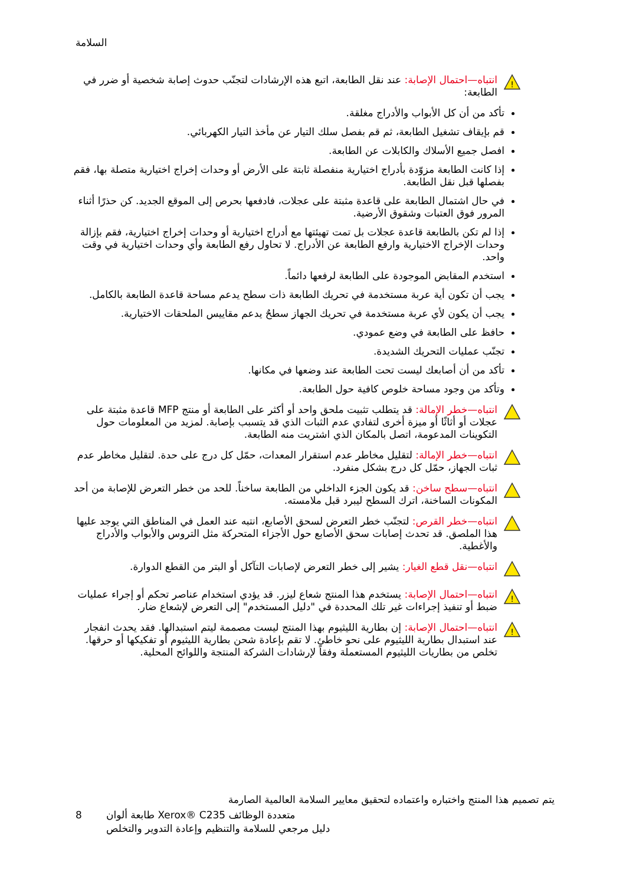السلامة
!
انتباه—احتمال الإصابة: عند نقل الطابعة، اتبع هذه الإرشادات لتجنّب حدوث إصابة شخصية أو ضرر في الطابعة:
تأكد من أن كل الأبواب والأدراج مغلقة.
قم بإيقاف تشغيل الطابعة، ثم قم بفصل سلك التيار عن مأخذ التيار الكهربائي.
افصل جميع الأسلاك والكابلات عن الطابعة.
إذا كانت الطابعة مزوّدة بأدراج اختيارية منفصلة ثابتة على الأرض أو وحدات إخراج اختيارية متصلة بها، فقم بفصلها قبل نقل الطابعة.
في حال اشتمال الطابعة على قاعدة مثبتة على عجلات، فادفعها بحرص إلى الموقع الجديد. كن حذرًا أثناء المرور فوق العتبات وشقوق الأرضية.
إذا لم تكن بالطابعة قاعدة عجلات بل تمت تهيئتها مع أدراج اختيارية أو وحدات إخراج اختيارية، فقم بإزالة وحدات الإخراج الاختيارية وارفع الطابعة عن الأدراج. لا تحاول رفع الطابعة وأي وحدات اختيارية في وقت واحد.
استخدم المقابض الموجودة على الطابعة لرفعها دائماً.
يجب أن تكون أية عربة مستخدمة في تحريك الطابعة ذات سطح يدعم مساحة قاعدة الطابعة بالكامل.
يجب أن يكون لأي عربة مستخدمة في تحريك الجهاز سطحٌ يدعم مقاييس الملحقات الاختيارية.
حافظ على الطابعة في وضع عمودي.
تجنّب عمليات التحريك الشديدة.
تأكد من أن أصابعك ليست تحت الطابعة عند وضعها في مكانها.
وتأكد من وجود مساحة خلوص كافية حول الطابعة.
انتباه—خطر الإمالة: قد يتطلب تثبيت ملحق واحد أو أكثر على الطابعة أو منتج MFP قاعدة مثبتة على عجلات أو أثاثًا أو ميزة أخرى لتفادي عدم الثبات الذي قد يتسبب بإصابة. لمزيد من المعلومات حول التكوينات المدعومة، اتصل بالمكان الذي اشتريت منه الطابعة.
انتباه—خطر الإمالة: لتقليل مخاطر عدم استقرار المعدات، حمّل كل درج على حدة. لتقليل مخاطر عدم ثبات الجهاز، حمّل كل درج بشكل منفرد.
انتباه—سطح ساخن: قد يكون الجزء الداخلي من الطابعة ساخناً. للحد من خطر التعرض للإصابة من أحد المكونات الساخنة، اترك السطح ليبرد قبل ملامسته.
انتباه—خطر القرص: لتجنّب خطر التعرض لسحق الأصابع، انتبه عند العمل في المناطق التي يوجد عليها هذا الملصق. قد تحدث إصابات سحق الأصابع حول الأجزاء المتحركة مثل التروس والأبواب والأدراج والأغطية.
انتباه—نقل قطع الغيار: يشير إلى خطر التعرض لإصابات التآكل أو البتر من القطع الدوارة.
!
انتباه—احتمال الإصابة: يستخدم هذا المنتج شعاع ليزر. قد يؤدي استخدام عناصر تحكم أو إجراء عمليات ضبط أو تنفيذ إجراءات غير تلك المحددة في "دليل المستخدم" إلى التعرض لإشعاع ضار.
!
انتباه—احتمال الإصابة: إن بطارية الليثيوم بهذا المنتج ليست مصممة ليتم استبدالها. فقد يحدث انفجار عند استبدال بطارية الليثيوم على نحو خاطئ. لا تقم بإعادة شحن بطارية الليثيوم أو تفكيكها أو حرقها. تخلص من بطاريات الليثيوم المستعملة وفقاً لإرشادات الشركة المنتجة واللوائح المحلية.
يتم تصميم هذا المنتج واختباره واعتماده لتحقيق معايير السلامة العالمية الصارمة
8 طابعة ألوان Xerox® C235 متعددة الوظائف
دليل مرجعي للسلامة والتنظيم وإعادة التدوير والتخلص